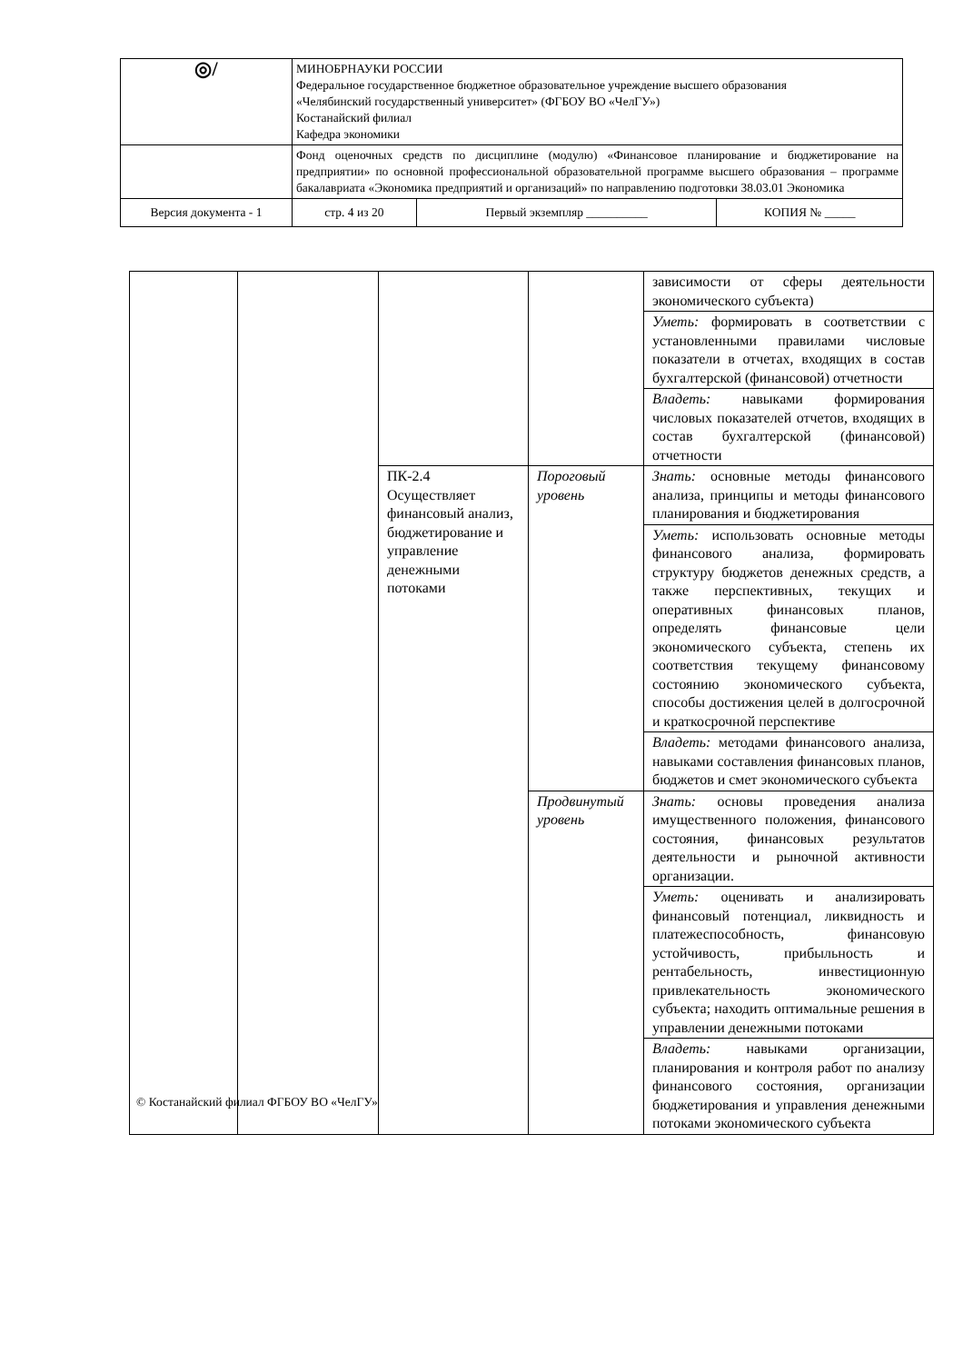| ◎/ | МИНОБРНАУКИ РОССИИ Федеральное государственное бюджетное образовательное учреждение высшего образования «Челябинский государственный университет» (ФГБОУ ВО «ЧелГУ») Костанайский филиал Кафедра экономики | | | |
| | Фонд оценочных средств по дисциплине (модулю) «Финансовое планирование и бюджетирование на предприятии» по основной профессиональной образовательной программе высшего образования – программе бакалавриата «Экономика предприятий и организаций» по направлению подготовки 38.03.01 Экономика | | | |
| Версия документа - 1 | | стр. 4 из 20 | Первый экземпляр __________ | КОПИЯ № _____ |
| | | | | зависимости от сферы деятельности экономического субъекта) |
| | | | | Уметь: формировать в соответствии с установленными правилами числовые показатели в отчетах, входящих в состав бухгалтерской (финансовой) отчетности |
| | | | | Владеть: навыками формирования числовых показателей отчетов, входящих в состав бухгалтерской (финансовой) отчетности |
| | | ПК-2.4 Осуществляет финансовый анализ, бюджетирование и управление денежными потоками | Пороговый уровень | Знать: основные методы финансового анализа, принципы и методы финансового планирования и бюджетирования |
| | | | | Уметь: использовать основные методы финансового анализа, формировать структуру бюджетов денежных средств, а также перспективных, текущих и оперативных финансовых планов, определять финансовые цели экономического субъекта, степень их соответствия текущему финансовому состоянию экономического субъекта, способы достижения целей в долгосрочной и краткосрочной перспективе |
| | | | | Владеть: методами финансового анализа, навыками составления финансовых планов, бюджетов и смет экономического субъекта |
| | | | Продвинутый уровень | Знать: основы проведения анализа имущественного положения, финансового состояния, финансовых результатов деятельности и рыночной активности организации. |
| | | | | Уметь: оценивать и анализировать финансовый потенциал, ликвидность и платежеспособность, финансовую устойчивость, прибыльность и рентабельность, инвестиционную привлекательность экономического субъекта; находить оптимальные решения в управлении денежными потоками |
| | | | | Владеть: навыками организации, планирования и контроля работ по анализу финансового состояния, организации бюджетирования и управления денежными потоками экономического субъекта |
© Костанайский филиал ФГБОУ ВО «ЧелГУ»